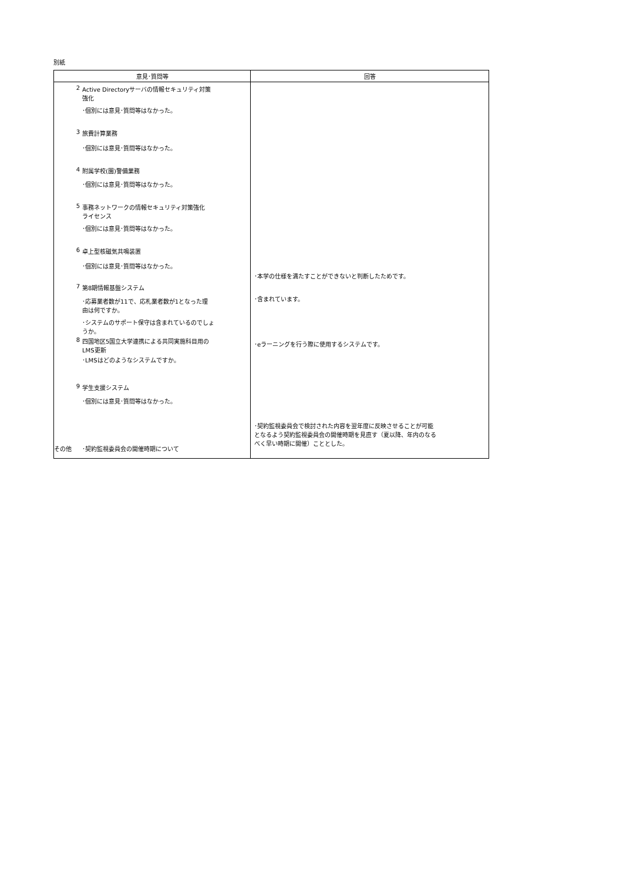別紙
| 意見･質問等 | 回答 |
| --- | --- |
| 2 Active Directoryサーバの情報セキュリティ対策 強化 ･個別には意見･質問等はなかった。 3 旅費計算業務 ･個別には意見･質問等はなかった。 4 附属学校(園)警備業務 ･個別には意見･質問等はなかった。 5 事務ネットワークの情報セキュリティ対策強化 ライセンス ･個別には意見･質問等はなかった。 6 卓上型核磁気共鳴装置 ･個別には意見･質問等はなかった。 7 第8期情報基盤システム ･応募業者数が11で、応札業者数が1となった理 由は何ですか。 ･システムのサポート保守は含まれているのでしょ うか。 8 四国地区5国立大学連携による共同実施科目用の LMS更新 ･LMSはどのようなシステムですか。 9 学生支援システム ･個別には意見･質問等はなかった。 その他 ･契約監視委員会の開催時期について | ･本学の仕様を満たすことができないと判断したためです。 ･含まれています。 ･eラーニングを行う際に使用するシステムです。 ･契約監視委員会で検討された内容を翌年度に反映させることが可能 となるよう契約監視委員会の開催時期を見直す（夏以降、年内のなる べく早い時期に開催）こととした。 |